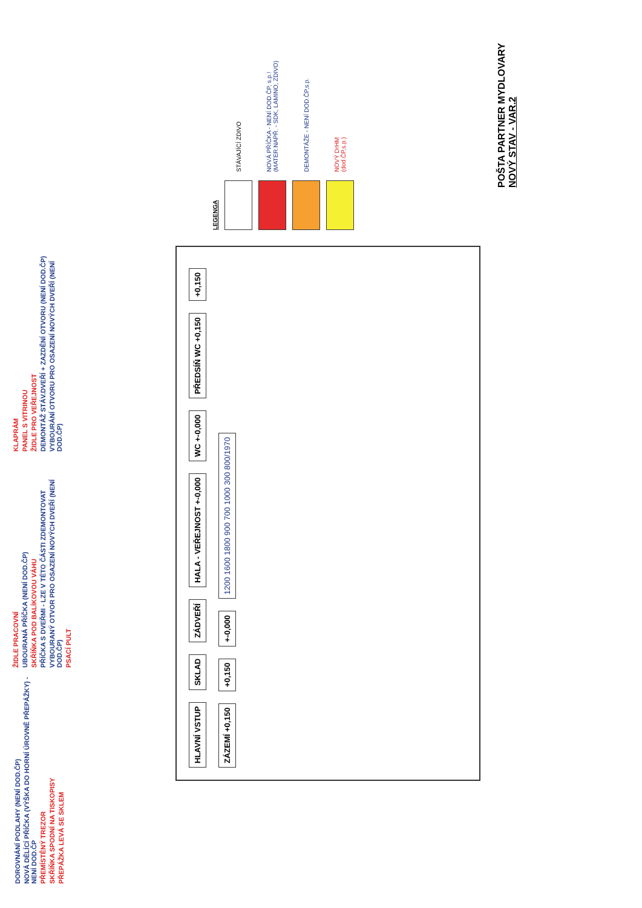POŠTA PARTNER MYDLOVARY
NOVÝ STAV - VAR.2
LEGENGA
STÁVAJÍCÍ ZDIVO
NOVÁ PŘÍČKA - NENÍ DOD.ČP, s.p.!
(MATER.NAPŘ. - SDK, LAMINO, ZDIVO)
DEMONTÁŽE - NENÍ DOD.ČP,s.p.
NOVÝ DrHM
(dod.ČP,s.p.)
HLAVNÍ VSTUP SKLAD ZÁDVEŘÍ HALA - VEŘEJNOST +-0,000 WC +-0,000 PŘEDSÍŇ WC +0,150 +0,150 ZÁZEMÍ +0,150 +0,150 +-0,000 1200 1600 1800 900 700 1000 300 800/1970
DOROVNÁNÍ PODLAHY (NENÍ DOD.ČP)
NOVÁ DĚLÍCÍ PŘÍČKA (VÝŠKA DO HORNÍ ÚROVNĚ PŘEPÁŽKY) - NENÍ DOD.ČP
PŘEMÍSTĚNÝ TREZOR
SKŘÍŇKA SPODNÍ NA TISKOPISY
PŘEPÁŽKA LEVÁ SE SKLEM
ŽIDLE PRACOVNÍ
UBOURANÁ PŘÍČKA (NENÍ DOD.ČP)
SKŘÍŇKA POD BALÍKOVOU VÁHU
PŘÍČKA S DVEŘMI - LZE V TÉTO ČÁSTI ZDEMONTOVAT
VYBOURANÝ OTVOR PRO OSAZENÍ NOVÝCH DVEŘÍ (NENÍ DOD.ČP)
PSACÍ PULT
KLAPRÁM
PANEL S VITRINOU
ŽIDLE PRO VEŘEJNOST
DEMONTÁŽ STÁV.DVEŘÍ + ZAZDĚNÍ OTVORU (NENÍ DOD.ČP)
VYBOURÁNÍ OTVORU PRO OSAZENÍ NOVÝCH DVEŘÍ (NENÍ DOD.ČP)